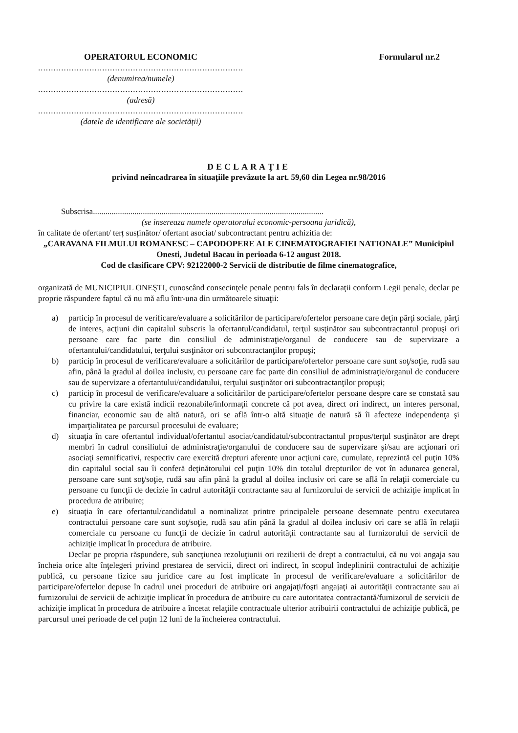OPERATORUL ECONOMIC
..................................................................................
(denumirea/numele)
..................................................................................
(adresă)
..................................................................................
(datele de identificare ale societății)
Formularul nr.2
DECLARAŢIE
privind neîncadrarea în situațiile prevăzute la art. 59,60 din Legea nr.98/2016
Subscrisa...............................................................................................................
(se insereaza numele operatorului economic-persoana juridică),
în calitate de ofertant/ terț susținător/ ofertant asociat/ subcontractant pentru achizitia de:
„CARAVANA FILMULUI ROMANESC – CAPODOPERE ALE CINEMATOGRAFIEI NATIONALE” Municipiul Onesti, Judetul Bacau in perioada 6-12 august 2018.
Cod de clasificare CPV: 92122000-2 Servicii de distributie de filme cinematografice,
organizată de MUNICIPIUL ONEŞTI, cunoscând consecinţele penale pentru fals în declaraţii conform Legii penale, declar pe proprie răspundere faptul că nu mă aflu într-una din următoarele situaţii:
a) particip în procesul de verificare/evaluare a solicitărilor de participare/ofertelor persoane care deţin părţi sociale, părţi de interes, acţiuni din capitalul subscris la ofertantul/candidatul, terţul susţinător sau subcontractantul propuşi ori persoane care fac parte din consiliul de administraţie/organul de conducere sau de supervizare a ofertantului/candidatului, terţului susţinător ori subcontractanţilor propuşi;
b) particip în procesul de verificare/evaluare a solicitărilor de participare/ofertelor persoane care sunt soţ/soţie, rudă sau afin, până la gradul al doilea inclusiv, cu persoane care fac parte din consiliul de administraţie/organul de conducere sau de supervizare a ofertantului/candidatului, terţului susţinător ori subcontractanţilor propuşi;
c) particip în procesul de verificare/evaluare a solicitărilor de participare/ofertelor persoane despre care se constată sau cu privire la care există indicii rezonabile/informaţii concrete că pot avea, direct ori indirect, un interes personal, financiar, economic sau de altă natură, ori se află într-o altă situaţie de natură să îi afecteze independenţa şi imparţialitatea pe parcursul procesului de evaluare;
d) situaţia în care ofertantul individual/ofertantul asociat/candidatul/subcontractantul propus/terţul susţinător are drept membri în cadrul consiliului de administraţie/organului de conducere sau de supervizare şi/sau are acţionari ori asociaţi semnificativi, respectiv care exercită drepturi aferente unor acţiuni care, cumulate, reprezintă cel puţin 10% din capitalul social sau îi conferă deţinătorului cel puţin 10% din totalul drepturilor de vot în adunarea general, persoane care sunt soţ/soţie, rudă sau afin până la gradul al doilea inclusiv ori care se află în relaţii comerciale cu persoane cu funcţii de decizie în cadrul autorităţii contractante sau al furnizorului de servicii de achiziţie implicat în procedura de atribuire;
e) situaţia în care ofertantul/candidatul a nominalizat printre principalele persoane desemnate pentru executarea contractului persoane care sunt soţ/soţie, rudă sau afin până la gradul al doilea inclusiv ori care se află în relaţii comerciale cu persoane cu funcţii de decizie în cadrul autorităţii contractante sau al furnizorului de servicii de achiziţie implicat în procedura de atribuire.
Declar pe propria răspundere, sub sancţiunea rezoluţiunii ori rezilierii de drept a contractului, că nu voi angaja sau încheia orice alte înţelegeri privind prestarea de servicii, direct ori indirect, în scopul îndeplinirii contractului de achiziţie publică, cu persoane fizice sau juridice care au fost implicate în procesul de verificare/evaluare a solicitărilor de participare/ofertelor depuse în cadrul unei proceduri de atribuire ori angajaţi/foşti angajaţi ai autorităţii contractante sau ai furnizorului de servicii de achiziţie implicat în procedura de atribuire cu care autoritatea contractantă/furnizorul de servicii de achiziţie implicat în procedura de atribuire a încetat relaţiile contractuale ulterior atribuirii contractului de achiziţie publică, pe parcursul unei perioade de cel puţin 12 luni de la încheierea contractului.